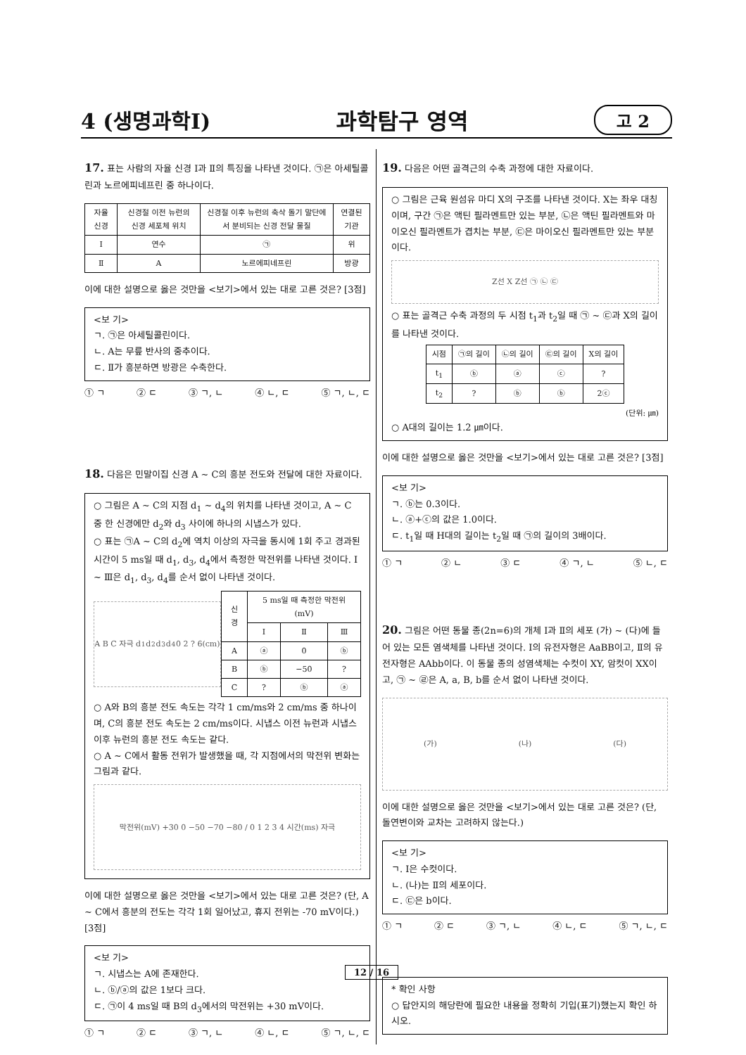4 (생명과학Ⅰ) 과학탐구 영역 고 2
17. 표는 사람의 자율 신경 Ⅰ과 Ⅱ의 특징을 나타낸 것이다. ㉠은 아세틸콜린과 노르에피네프린 중 하나이다.
| 자율 신경 | 신경절 이전 뉴런의 신경 세포체 위치 | 신경절 이후 뉴런의 축삭 돌기 말단에서 분비되는 신경 전달 물질 | 연결된 기관 |
| --- | --- | --- | --- |
| Ⅰ | 연수 | ㉠ | 위 |
| Ⅱ | A | 노르에피네프린 | 방광 |
이에 대한 설명으로 옳은 것만을 <보기>에서 있는 대로 고른 것은? [3점]
<보 기>
ㄱ. ㉠은 아세틸콜린이다.
ㄴ. A는 무릎 반사의 중추이다.
ㄷ. Ⅱ가 흥분하면 방광은 수축한다.
① ㄱ ② ㄷ ③ ㄱ, ㄴ ④ ㄴ, ㄷ ⑤ ㄱ, ㄴ, ㄷ
18. 다음은 민말이집 신경 A ~ C의 흥분 전도와 전달에 대한 자료이다.
○ 그림은 A ~ C의 지점 d<sub>1</sub> ~ d<sub>4</sub>의 위치를 나타낸 것이고, A ~ C 중 한 신경에만 d<sub>2</sub>와 d<sub>3</sub> 사이에 하나의 시냅스가 있다.
○ 표는 ㉠A ~ C의 d<sub>2</sub>에 역치 이상의 자극을 동시에 1회 주고 경과된 시간이 5 ms일 때 d<sub>1</sub>, d<sub>3</sub>, d<sub>4</sub>에서 측정한 막전위를 나타낸 것이다. Ⅰ ~ Ⅲ은 d<sub>1</sub>, d<sub>3</sub>, d<sub>4</sub>를 순서 없이 나타낸 것이다.
A B C 자극 d<sub>1</sub> d<sub>2</sub> d<sub>3</sub> d<sub>4</sub> 0 2 ? 6(cm)
| 신경 | 5 ms일 때 측정한 막전위(mV) | | |
| --- | --- | --- | --- |
| | Ⅰ | Ⅱ | Ⅲ |
| A | ⓐ | 0 | ⓑ |
| B | ⓑ | −50 | ? |
| C | ? | ⓑ | ⓐ |
○ A와 B의 흥분 전도 속도는 각각 1 cm/ms와 2 cm/ms 중 하나이며, C의 흥분 전도 속도는 2 cm/ms이다. 시냅스 이전 뉴런과 시냅스 이후 뉴런의 흥분 전도 속도는 같다.
○ A ~ C에서 활동 전위가 발생했을 때, 각 지점에서의 막전위 변화는 그림과 같다.
막전위(mV) +30 0 −50 −70 −80 / 0 1 2 3 4 시간(ms) 자극
이에 대한 설명으로 옳은 것만을 <보기>에서 있는 대로 고른 것은? (단, A ~ C에서 흥분의 전도는 각각 1회 일어났고, 휴지 전위는 -70 mV이다.) [3점]
<보 기>
ㄱ. 시냅스는 A에 존재한다.
ㄴ. ⓑ/ⓐ의 값은 1보다 크다.
ㄷ. ㉠이 4 ms일 때 B의 d<sub>3</sub>에서의 막전위는 +30 mV이다.
① ㄱ ② ㄷ ③ ㄱ, ㄴ ④ ㄴ, ㄷ ⑤ ㄱ, ㄴ, ㄷ
19. 다음은 어떤 골격근의 수축 과정에 대한 자료이다.
○ 그림은 근육 원섬유 마디 X의 구조를 나타낸 것이다. X는 좌우 대칭이며, 구간 ㉠은 액틴 필라멘트만 있는 부분, ㉡은 액틴 필라멘트와 마이오신 필라멘트가 겹치는 부분, ㉢은 마이오신 필라멘트만 있는 부분이다.
Z선 X Z선 ㉠ ㉡ ㉢
○ 표는 골격근 수축 과정의 두 시점 t<sub>1</sub>과 t<sub>2</sub>일 때 ㉠ ~ ㉢과 X의 길이를 나타낸 것이다.
| 시점 | ㉠의 길이 | ㉡의 길이 | ㉢의 길이 | X의 길이 |
| --- | --- | --- | --- | --- |
| t<sub>1</sub> | ⓑ | ⓐ | ⓒ | ? |
| t<sub>2</sub> | ? | ⓑ | ⓑ | 2ⓒ |
(단위: ㎛)
○ A대의 길이는 1.2 ㎛이다.
이에 대한 설명으로 옳은 것만을 <보기>에서 있는 대로 고른 것은? [3점]
<보 기>
ㄱ. ⓑ는 0.3이다.
ㄴ. ⓐ+ⓒ의 값은 1.0이다.
ㄷ. t<sub>1</sub>일 때 H대의 길이는 t<sub>2</sub>일 때 ㉠의 길이의 3배이다.
① ㄱ ② ㄴ ③ ㄷ ④ ㄱ, ㄴ ⑤ ㄴ, ㄷ
20. 그림은 어떤 동물 종(2n=6)의 개체 Ⅰ과 Ⅱ의 세포 (가) ~ (다)에 들어 있는 모든 염색체를 나타낸 것이다. Ⅰ의 유전자형은 AaBB이고, Ⅱ의 유전자형은 AAbb이다. 이 동물 종의 성염색체는 수컷이 XY, 암컷이 XX이고, ㉠ ~ ㉣은 A, a, B, b를 순서 없이 나타낸 것이다.
(가) (나) (다)
이에 대한 설명으로 옳은 것만을 <보기>에서 있는 대로 고른 것은? (단, 돌연변이와 교차는 고려하지 않는다.)
<보 기>
ㄱ. Ⅰ은 수컷이다.
ㄴ. (나)는 Ⅱ의 세포이다.
ㄷ. ㉢은 b이다.
① ㄱ ② ㄷ ③ ㄱ, ㄴ ④ ㄴ, ㄷ ⑤ ㄱ, ㄴ, ㄷ
* 확인 사항
○ 답안지의 해당란에 필요한 내용을 정확히 기입(표기)했는지 확인 하시오.
12 / 16